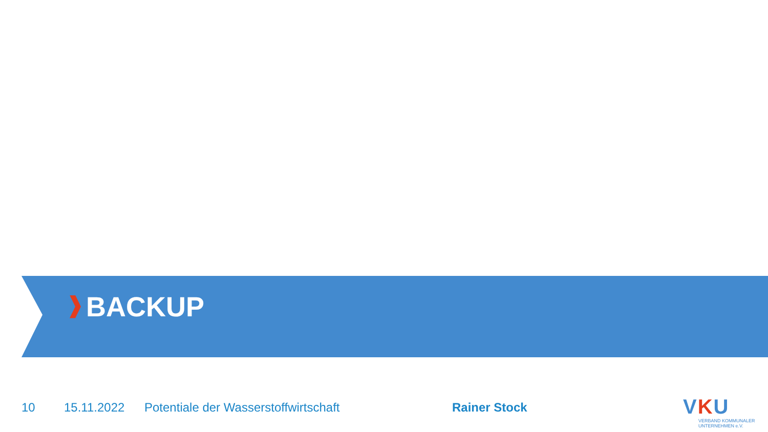BACKUP
10 15.11.2022 Potentiale der Wasserstoffwirtschaft Rainer Stock
VKU
VERBAND KOMMUNALER
UNTERNEHMEN e.V.